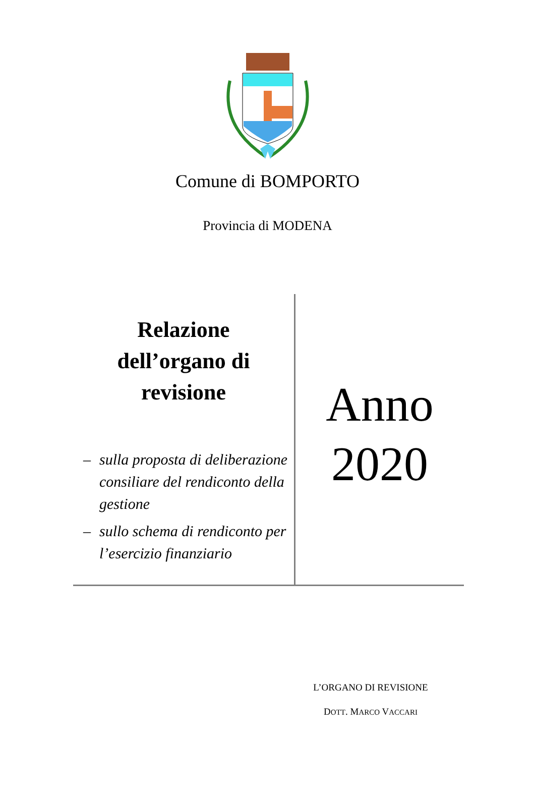Comune di BOMPORTO
Provincia di MODENA
Relazione
dell’organo di
revisione
– sulla proposta di deliberazione consiliare del rendiconto della gestione
– sullo schema di rendiconto per l’esercizio finanziario
Anno
2020
L’ORGANO DI REVISIONE
DOTT. MARCO VACCARI